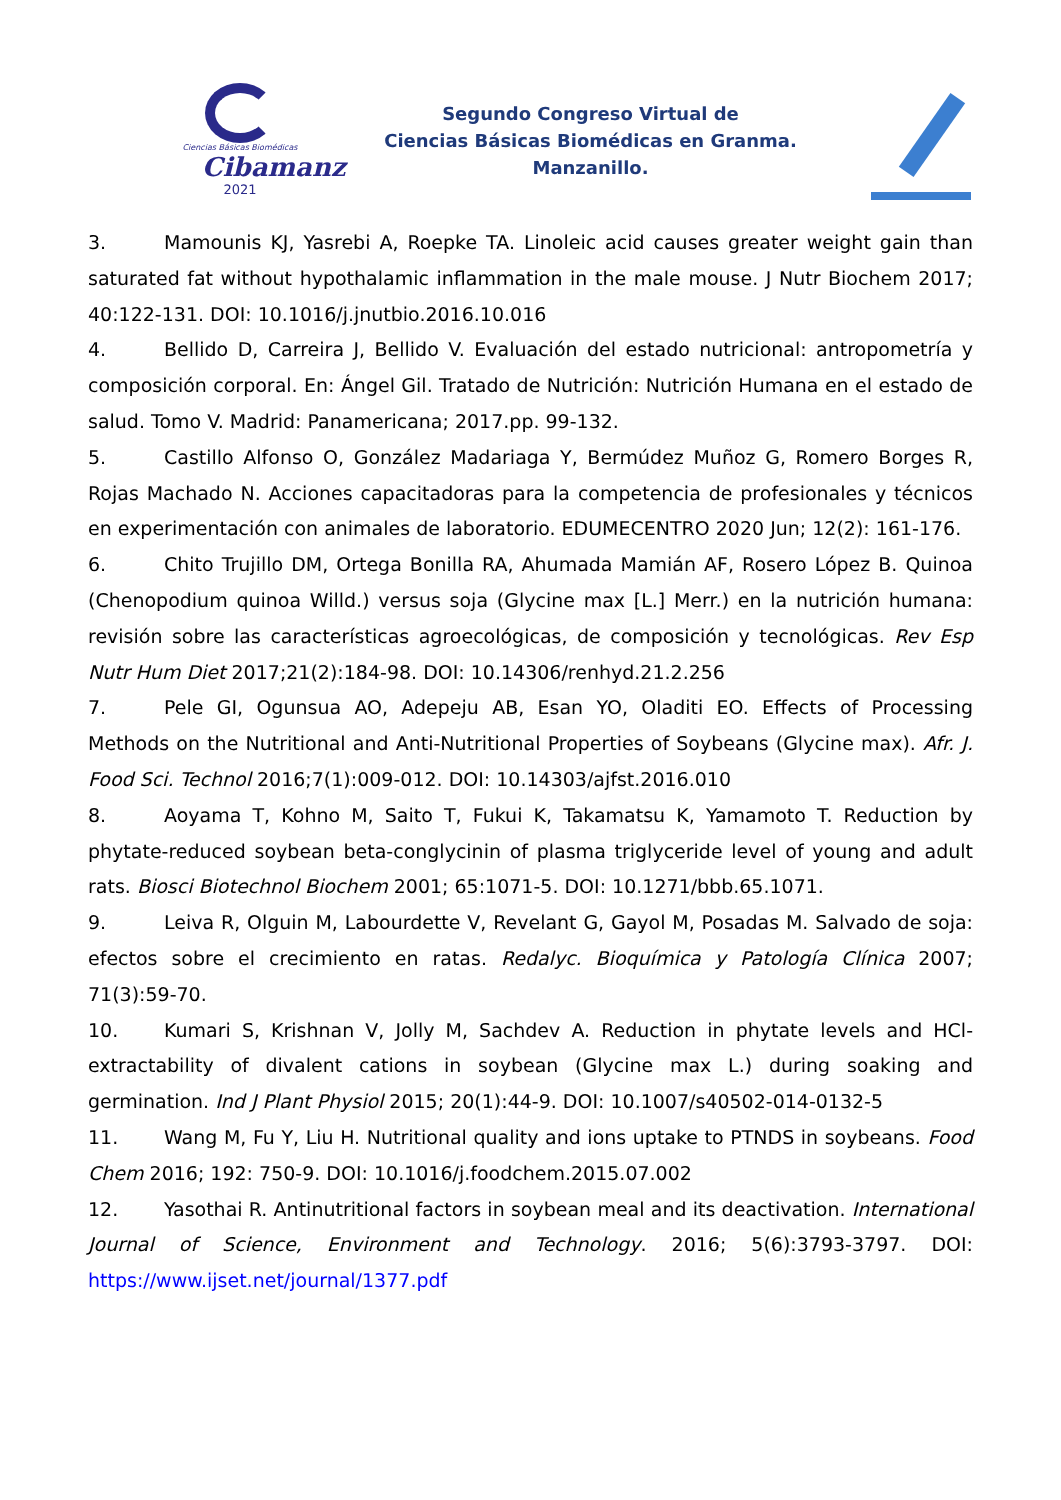Ciencias Básicas Biomédicas
Cibamanz
2021
Segundo Congreso Virtual de
Ciencias Básicas Biomédicas en Granma.
Manzanillo.
3. Mamounis KJ, Yasrebi A, Roepke TA. Linoleic acid causes greater weight gain than saturated fat without hypothalamic inflammation in the male mouse. J Nutr Biochem 2017; 40:122-131. DOI: 10.1016/j.jnutbio.2016.10.016
4. Bellido D, Carreira J, Bellido V. Evaluación del estado nutricional: antropometría y composición corporal. En: Ángel Gil. Tratado de Nutrición: Nutrición Humana en el estado de salud. Tomo V. Madrid: Panamericana; 2017.pp. 99-132.
5. Castillo Alfonso O, González Madariaga Y, Bermúdez Muñoz G, Romero Borges R, Rojas Machado N. Acciones capacitadoras para la competencia de profesionales y técnicos en experimentación con animales de laboratorio. EDUMECENTRO 2020 Jun; 12(2): 161-176.
6. Chito Trujillo DM, Ortega Bonilla RA, Ahumada Mamián AF, Rosero López B. Quinoa (Chenopodium quinoa Willd.) versus soja (Glycine max [L.] Merr.) en la nutrición humana: revisión sobre las características agroecológicas, de composición y tecnológicas. Rev Esp Nutr Hum Diet 2017;21(2):184-98. DOI: 10.14306/renhyd.21.2.256
7. Pele GI, Ogunsua AO, Adepeju AB, Esan YO, Oladiti EO. Effects of Processing Methods on the Nutritional and Anti-Nutritional Properties of Soybeans (Glycine max). Afr. J. Food Sci. Technol 2016;7(1):009-012. DOI: 10.14303/ajfst.2016.010
8. Aoyama T, Kohno M, Saito T, Fukui K, Takamatsu K, Yamamoto T. Reduction by phytate-reduced soybean beta-conglycinin of plasma triglyceride level of young and adult rats. Biosci Biotechnol Biochem 2001; 65:1071-5. DOI: 10.1271/bbb.65.1071.
9. Leiva R, Olguin M, Labourdette V, Revelant G, Gayol M, Posadas M. Salvado de soja: efectos sobre el crecimiento en ratas. Redalyc. Bioquímica y Patología Clínica 2007; 71(3):59-70.
10. Kumari S, Krishnan V, Jolly M, Sachdev A. Reduction in phytate levels and HCl-extractability of divalent cations in soybean (Glycine max L.) during soaking and germination. Ind J Plant Physiol 2015; 20(1):44-9. DOI: 10.1007/s40502-014-0132-5
11. Wang M, Fu Y, Liu H. Nutritional quality and ions uptake to PTNDS in soybeans. Food Chem 2016; 192: 750-9. DOI: 10.1016/j.foodchem.2015.07.002
12. Yasothai R. Antinutritional factors in soybean meal and its deactivation. International Journal of Science, Environment and Technology. 2016; 5(6):3793-3797. DOI: https://www.ijset.net/journal/1377.pdf